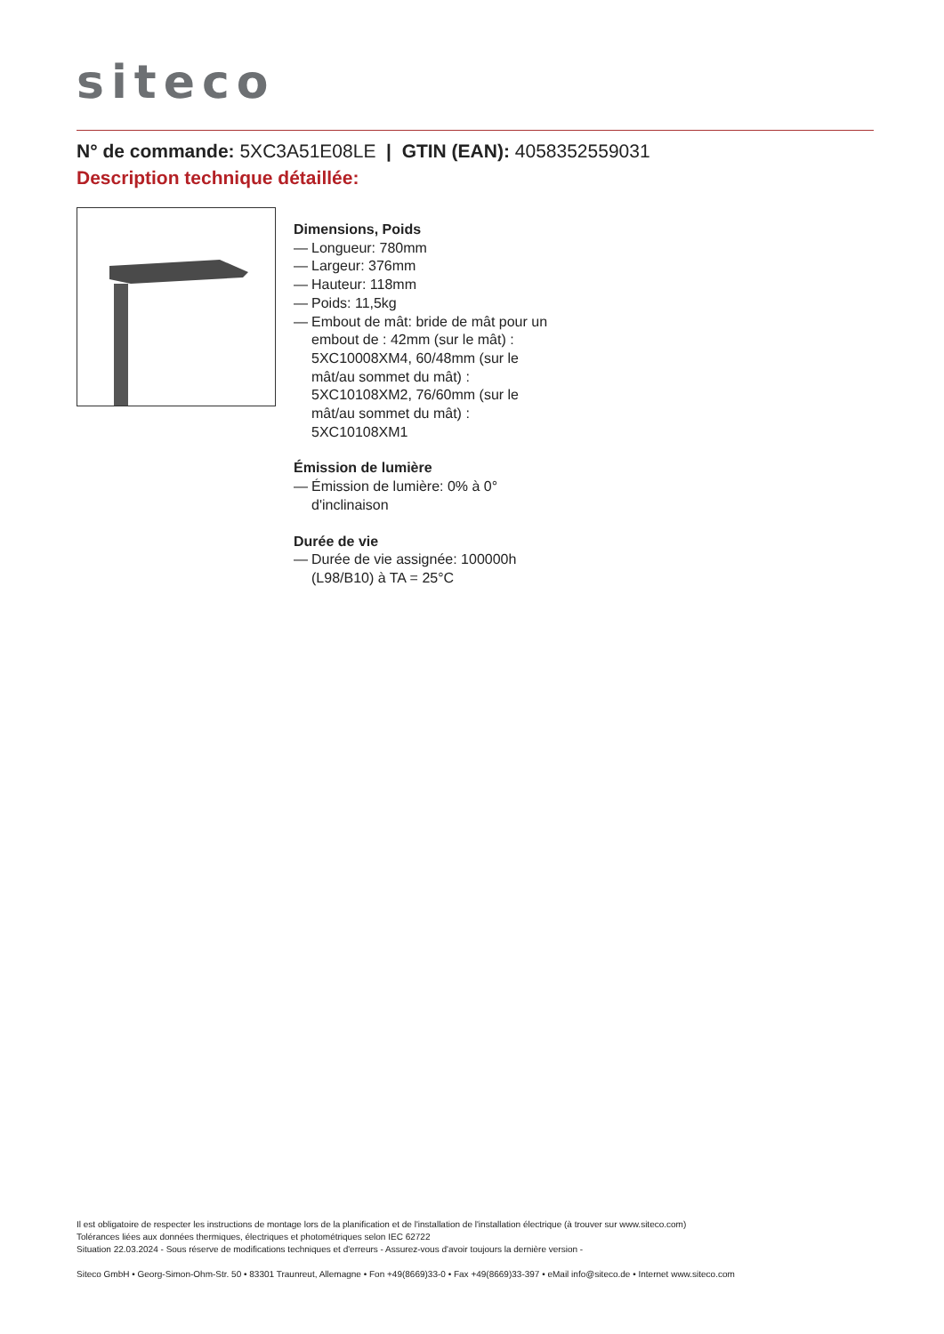siteco
N° de commande: 5XC3A51E08LE | GTIN (EAN): 4058352559031
Description technique détaillée:
Dimensions, Poids
— Longueur: 780mm
— Largeur: 376mm
— Hauteur: 118mm
— Poids: 11,5kg
— Embout de mât: bride de mât pour un embout de : 42mm (sur le mât) : 5XC10008XM4, 60/48mm (sur le mât/au sommet du mât) : 5XC10108XM2, 76/60mm (sur le mât/au sommet du mât) : 5XC10108XM1
Émission de lumière
— Émission de lumière: 0% à 0° d'inclinaison
Durée de vie
— Durée de vie assignée: 100000h (L98/B10) à TA = 25°C
Il est obligatoire de respecter les instructions de montage lors de la planification et de l'installation de l'installation électrique (à trouver sur www.siteco.com)
Tolérances liées aux données thermiques, électriques et photométriques selon IEC 62722
Situation 22.03.2024 - Sous réserve de modifications techniques et d'erreurs - Assurez-vous d'avoir toujours la dernière version -
Siteco GmbH • Georg-Simon-Ohm-Str. 50 • 83301 Traunreut, Allemagne • Fon +49(8669)33-0 • Fax +49(8669)33-397 • eMail info@siteco.de • Internet www.siteco.com